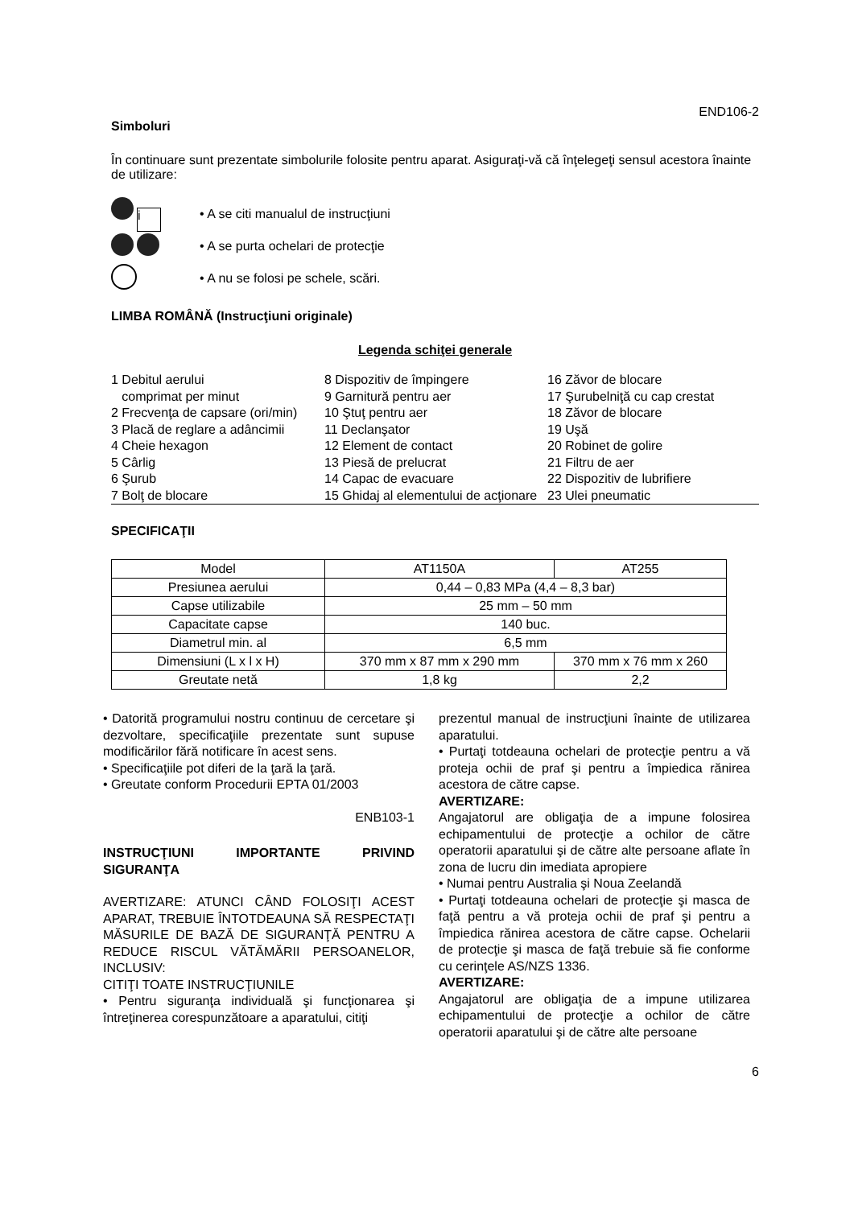END106-2
Simboluri
În continuare sunt prezentate simbolurile folosite pentru aparat. Asiguraţi-vă că înţelegeţi sensul acestora înainte de utilizare:
i • A se citi manualul de instrucţiuni
• A se purta ochelari de protecţie
• A nu se folosi pe schele, scări.
LIMBA ROMÂNĂ (Instrucţiuni originale)
Legenda schiţei generale
1 Debitul aerului
comprimat per minut
2 Frecvenţa de capsare (ori/min)
3 Placă de reglare a adâncimii
4 Cheie hexagon
5 Cârlig
6 Şurub
7 Bolţ de blocare
8 Dispozitiv de împingere
9 Garnitură pentru aer
10 Ştuţ pentru aer
11 Declanşator
12 Element de contact
13 Piesă de prelucrat
14 Capac de evacuare
15 Ghidaj al elementului de acţionare
16 Zăvor de blocare
17 Şurubelniţă cu cap crestat
18 Zăvor de blocare
19 Uşă
20 Robinet de golire
21 Filtru de aer
22 Dispozitiv de lubrifiere
23 Ulei pneumatic
SPECIFICAŢII
| Model | AT1150A | AT255 |
| Presiunea aerului | 0,44 – 0,83 MPa (4,4 – 8,3 bar) | |
| Capse utilizabile | 25 mm – 50 mm | |
| Capacitate capse | 140 buc. | |
| Diametrul min. al | 6,5 mm | |
| Dimensiuni (L x l x H) | 370 mm x 87 mm x 290 mm | 370 mm x 76 mm x 260 |
| Greutate netă | 1,8 kg | 2,2 |
• Datorită programului nostru continuu de cercetare şi dezvoltare, specificaţiile prezentate sunt supuse modificărilor fără notificare în acest sens.
• Specificaţiile pot diferi de la ţară la ţară.
• Greutate conform Procedurii EPTA 01/2003
ENB103-1
INSTRUCŢIUNI IMPORTANTE PRIVIND SIGURANŢA
AVERTIZARE: ATUNCI CÂND FOLOSIŢI ACEST APARAT, TREBUIE ÎNTOTDEAUNA SĂ RESPECTAŢI MĂSURILE DE BAZĂ DE SIGURANŢĂ PENTRU A REDUCE RISCUL VĂTĂMĂRII PERSOANELOR, INCLUSIV:
CITIŢI TOATE INSTRUCŢIUNILE
• Pentru siguranţa individuală şi funcţionarea şi întreţinerea corespunzătoare a aparatului, citiţi
prezentul manual de instrucţiuni înainte de utilizarea aparatului.
• Purtaţi totdeauna ochelari de protecţie pentru a vă proteja ochii de praf şi pentru a împiedica rănirea acestora de către capse.
AVERTIZARE:
Angajatorul are obligaţia de a impune folosirea echipamentului de protecţie a ochilor de către operatorii aparatului şi de către alte persoane aflate în zona de lucru din imediata apropiere
• Numai pentru Australia şi Noua Zeelandă
• Purtaţi totdeauna ochelari de protecţie şi masca de faţă pentru a vă proteja ochii de praf şi pentru a împiedica rănirea acestora de către capse. Ochelarii de protecţie şi masca de faţă trebuie să fie conforme cu cerinţele AS/NZS 1336.
AVERTIZARE:
Angajatorul are obligaţia de a impune utilizarea echipamentului de protecţie a ochilor de către operatorii aparatului şi de către alte persoane
6